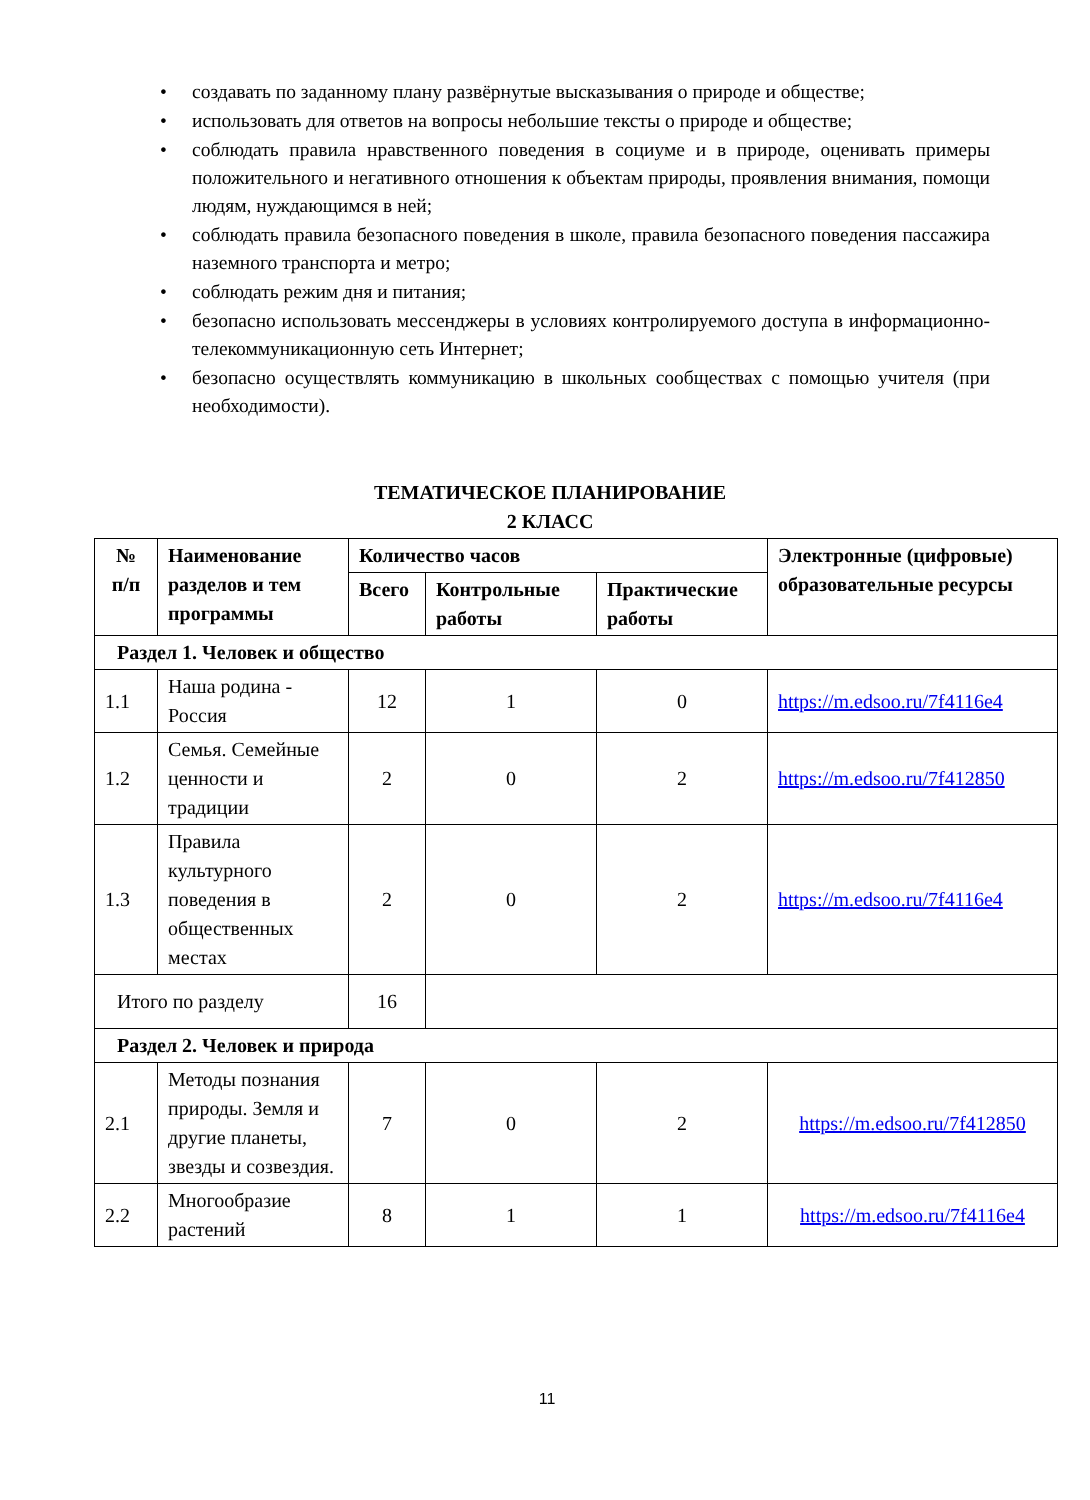• создавать по заданному плану развёрнутые высказывания о природе и обществе;
• использовать для ответов на вопросы небольшие тексты о природе и обществе;
• соблюдать правила нравственного поведения в социуме и в природе, оценивать примеры положительного и негативного отношения к объектам природы, проявления внимания, помощи людям, нуждающимся в ней;
• соблюдать правила безопасного поведения в школе, правила безопасного поведения пассажира наземного транспорта и метро;
• соблюдать режим дня и питания;
• безопасно использовать мессенджеры в условиях контролируемого доступа в информационно-телекоммуникационную сеть Интернет;
• безопасно осуществлять коммуникацию в школьных сообществах с помощью учителя (при необходимости).
ТЕМАТИЧЕСКОЕ ПЛАНИРОВАНИЕ
2 КЛАСС
| № п/п | Наименование разделов и тем программы | Количество часов | | | Электронные (цифровые) образовательные ресурсы |
| --- | --- | --- | --- | --- | --- |
| | | Всего | Контрольные работы | Практические работы | |
| Раздел 1. Человек и общество | | | | | |
| 1.1 | Наша родина - Россия | 12 | 1 | 0 | https://m.edsoo.ru/7f4116e4 |
| 1.2 | Семья. Семейные ценности и традиции | 2 | 0 | 2 | https://m.edsoo.ru/7f412850 |
| 1.3 | Правила культурного поведения в общественных местах | 2 | 0 | 2 | https://m.edsoo.ru/7f4116e4 |
| Итого по разделу | | 16 | | | |
| Раздел 2. Человек и природа | | | | | |
| 2.1 | Методы познания природы. Земля и другие планеты, звезды и созвездия. | 7 | 0 | 2 | https://m.edsoo.ru/7f412850 |
| 2.2 | Многообразие растений | 8 | 1 | 1 | https://m.edsoo.ru/7f4116e4 |
11